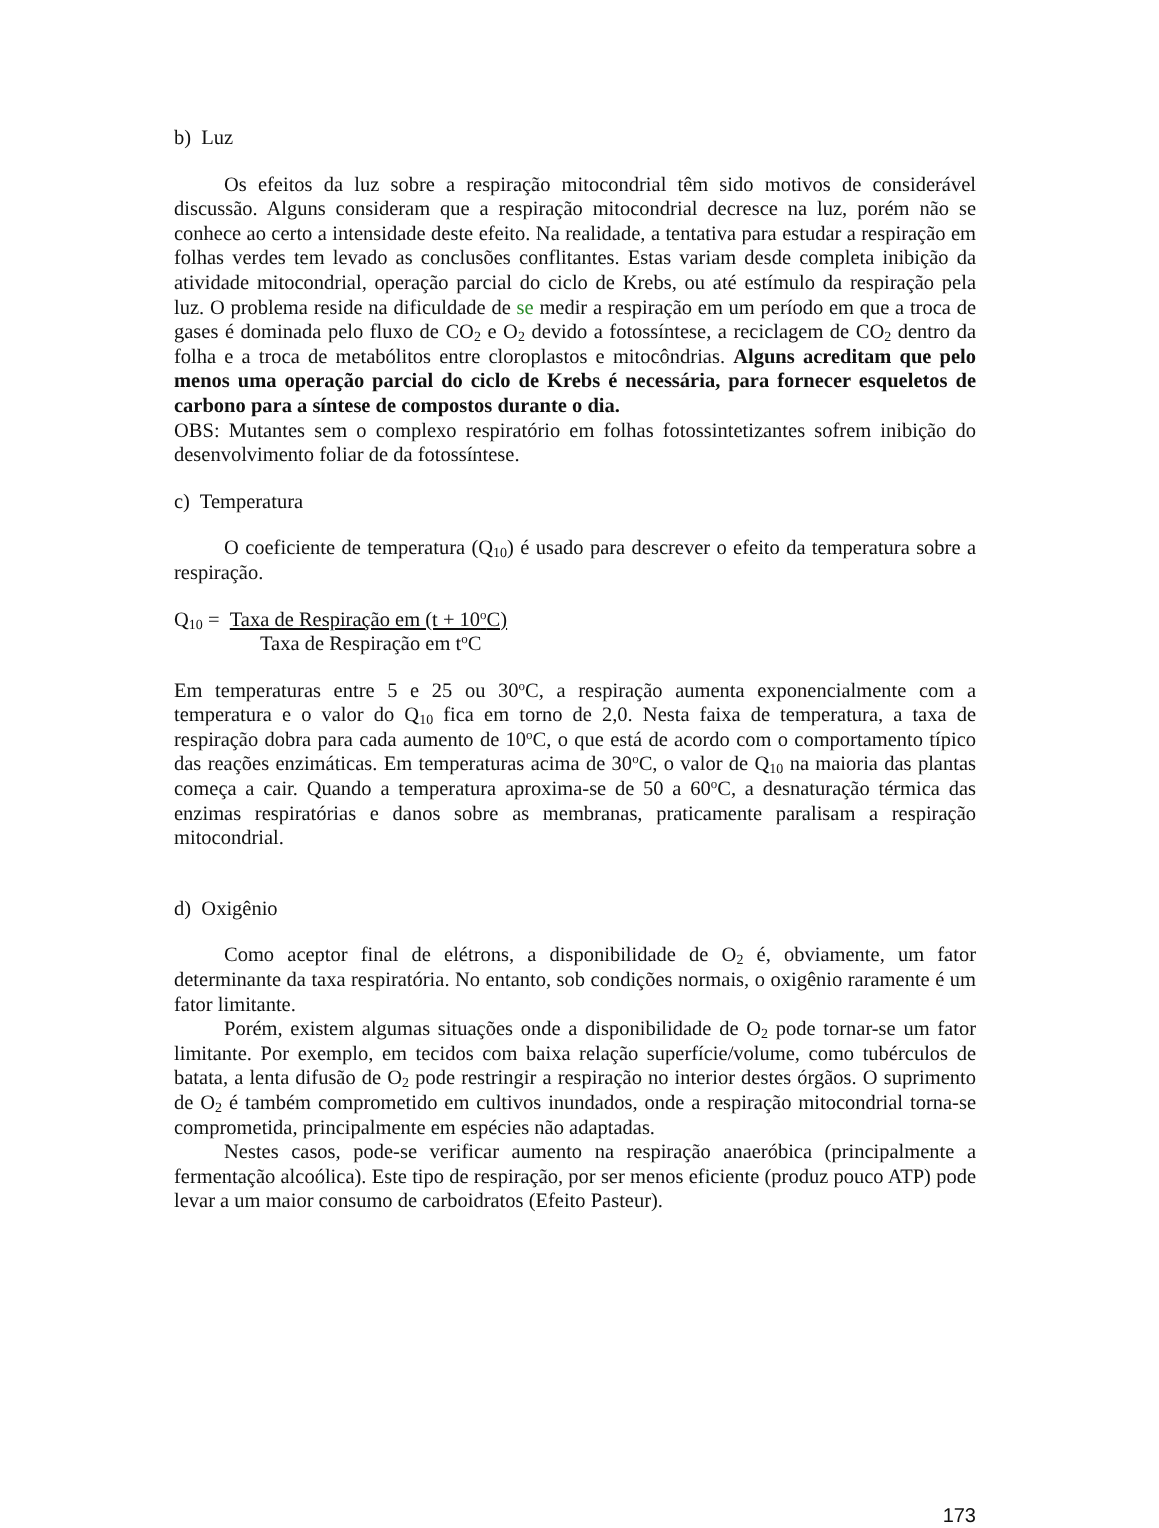b) Luz
Os efeitos da luz sobre a respiração mitocondrial têm sido motivos de considerável discussão. Alguns consideram que a respiração mitocondrial decresce na luz, porém não se conhece ao certo a intensidade deste efeito. Na realidade, a tentativa para estudar a respiração em folhas verdes tem levado as conclusões conflitantes. Estas variam desde completa inibição da atividade mitocondrial, operação parcial do ciclo de Krebs, ou até estímulo da respiração pela luz. O problema reside na dificuldade de se medir a respiração em um período em que a troca de gases é dominada pelo fluxo de CO<sub>2</sub> e O<sub>2</sub> devido a fotossíntese, a reciclagem de CO<sub>2</sub> dentro da folha e a troca de metabólitos entre cloroplastos e mitocôndrias. Alguns acreditam que pelo menos uma operação parcial do ciclo de Krebs é necessária, para fornecer esqueletos de carbono para a síntese de compostos durante o dia.
OBS: Mutantes sem o complexo respiratório em folhas fotossintetizantes sofrem inibição do desenvolvimento foliar de da fotossíntese.
c) Temperatura
O coeficiente de temperatura (Q<sub>10</sub>) é usado para descrever o efeito da temperatura sobre a respiração.
Q<sub>10</sub> = Taxa de Respiração em (t + 10<sup>o</sup>C)
Taxa de Respiração em t<sup>o</sup>C
Em temperaturas entre 5 e 25 ou 30<sup>o</sup>C, a respiração aumenta exponencialmente com a temperatura e o valor do Q<sub>10</sub> fica em torno de 2,0. Nesta faixa de temperatura, a taxa de respiração dobra para cada aumento de 10<sup>o</sup>C, o que está de acordo com o comportamento típico das reações enzimáticas. Em temperaturas acima de 30<sup>o</sup>C, o valor de Q<sub>10</sub> na maioria das plantas começa a cair. Quando a temperatura aproxima-se de 50 a 60<sup>o</sup>C, a desnaturação térmica das enzimas respiratórias e danos sobre as membranas, praticamente paralisam a respiração mitocondrial.
d) Oxigênio
Como aceptor final de elétrons, a disponibilidade de O<sub>2</sub> é, obviamente, um fator determinante da taxa respiratória. No entanto, sob condições normais, o oxigênio raramente é um fator limitante.
Porém, existem algumas situações onde a disponibilidade de O<sub>2</sub> pode tornar-se um fator limitante. Por exemplo, em tecidos com baixa relação superfície/volume, como tubérculos de batata, a lenta difusão de O<sub>2</sub> pode restringir a respiração no interior destes órgãos. O suprimento de O<sub>2</sub> é também comprometido em cultivos inundados, onde a respiração mitocondrial torna-se comprometida, principalmente em espécies não adaptadas.
Nestes casos, pode-se verificar aumento na respiração anaeróbica (principalmente a fermentação alcoólica). Este tipo de respiração, por ser menos eficiente (produz pouco ATP) pode levar a um maior consumo de carboidratos (Efeito Pasteur).
173